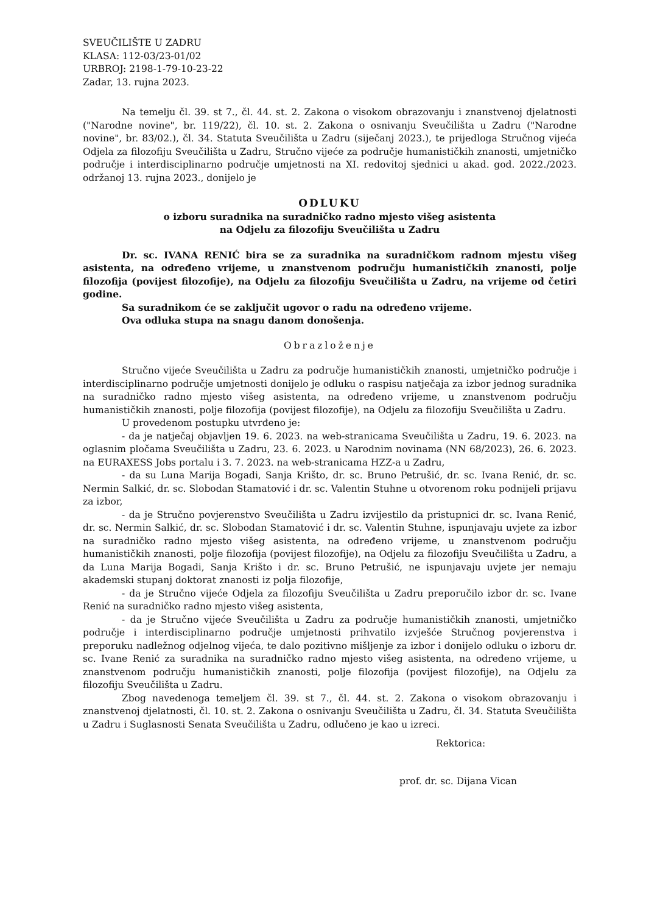SVEUČILIŠTE U ZADRU
KLASA: 112-03/23-01/02
URBROJ: 2198-1-79-10-23-22
Zadar, 13. rujna 2023.
Na temelju čl. 39. st 7., čl. 44. st. 2. Zakona o visokom obrazovanju i znanstvenoj djelatnosti ("Narodne novine", br. 119/22), čl. 10. st. 2. Zakona o osnivanju Sveučilišta u Zadru ("Narodne novine", br. 83/02.), čl. 34. Statuta Sveučilišta u Zadru (siječanj 2023.), te prijedloga Stručnog vijeća Odjela za filozofiju Sveučilišta u Zadru, Stručno vijeće za područje humanističkih znanosti, umjetničko područje i interdisciplinarno područje umjetnosti na XI. redovitoj sjednici u akad. god. 2022./2023. održanoj 13. rujna 2023., donijelo je
ODLUKU
o izboru suradnika na suradničko radno mjesto višeg asistenta
na Odjelu za filozofiju Sveučilišta u Zadru
Dr. sc. IVANA RENIĆ bira se za suradnika na suradničkom radnom mjestu višeg asistenta, na određeno vrijeme, u znanstvenom području humanističkih znanosti, polje filozofija (povijest filozofije), na Odjelu za filozofiju Sveučilišta u Zadru, na vrijeme od četiri godine.
Sa suradnikom će se zaključit ugovor o radu na određeno vrijeme.
Ova odluka stupa na snagu danom donošenja.
Obrazloženje
Stručno vijeće Sveučilišta u Zadru za područje humanističkih znanosti, umjetničko područje i interdisciplinarno područje umjetnosti donijelo je odluku o raspisu natječaja za izbor jednog suradnika na suradničko radno mjesto višeg asistenta, na određeno vrijeme, u znanstvenom području humanističkih znanosti, polje filozofija (povijest filozofije), na Odjelu za filozofiju Sveučilišta u Zadru.
U provedenom postupku utvrđeno je:
- da je natječaj objavljen 19. 6. 2023. na web-stranicama Sveučilišta u Zadru, 19. 6. 2023. na oglasnim pločama Sveučilišta u Zadru, 23. 6. 2023. u Narodnim novinama (NN 68/2023), 26. 6. 2023. na EURAXESS Jobs portalu i 3. 7. 2023. na web-stranicama HZZ-a u Zadru,
- da su Luna Marija Bogadi, Sanja Krišto, dr. sc. Bruno Petrušić, dr. sc. Ivana Renić, dr. sc. Nermin Salkić, dr. sc. Slobodan Stamatović i dr. sc. Valentin Stuhne u otvorenom roku podnijeli prijavu za izbor,
- da je Stručno povjerenstvo Sveučilišta u Zadru izvijestilo da pristupnici dr. sc. Ivana Renić, dr. sc. Nermin Salkić, dr. sc. Slobodan Stamatović i dr. sc. Valentin Stuhne, ispunjavaju uvjete za izbor na suradničko radno mjesto višeg asistenta, na određeno vrijeme, u znanstvenom području humanističkih znanosti, polje filozofija (povijest filozofije), na Odjelu za filozofiju Sveučilišta u Zadru, a da Luna Marija Bogadi, Sanja Krišto i dr. sc. Bruno Petrušić, ne ispunjavaju uvjete jer nemaju akademski stupanj doktorat znanosti iz polja filozofije,
- da je Stručno vijeće Odjela za filozofiju Sveučilišta u Zadru preporučilo izbor dr. sc. Ivane Renić na suradničko radno mjesto višeg asistenta,
- da je Stručno vijeće Sveučilišta u Zadru za područje humanističkih znanosti, umjetničko područje i interdisciplinarno područje umjetnosti prihvatilo izvješće Stručnog povjerenstva i preporuku nadležnog odjelnog vijeća, te dalo pozitivno mišljenje za izbor i donijelo odluku o izboru dr. sc. Ivane Renić za suradnika na suradničko radno mjesto višeg asistenta, na određeno vrijeme, u znanstvenom području humanističkih znanosti, polje filozofija (povijest filozofije), na Odjelu za filozofiju Sveučilišta u Zadru.
Zbog navedenoga temeljem čl. 39. st 7., čl. 44. st. 2. Zakona o visokom obrazovanju i znanstvenoj djelatnosti, čl. 10. st. 2. Zakona o osnivanju Sveučilišta u Zadru, čl. 34. Statuta Sveučilišta u Zadru i Suglasnosti Senata Sveučilišta u Zadru, odlučeno je kao u izreci.
Rektorica:
prof. dr. sc. Dijana Vican